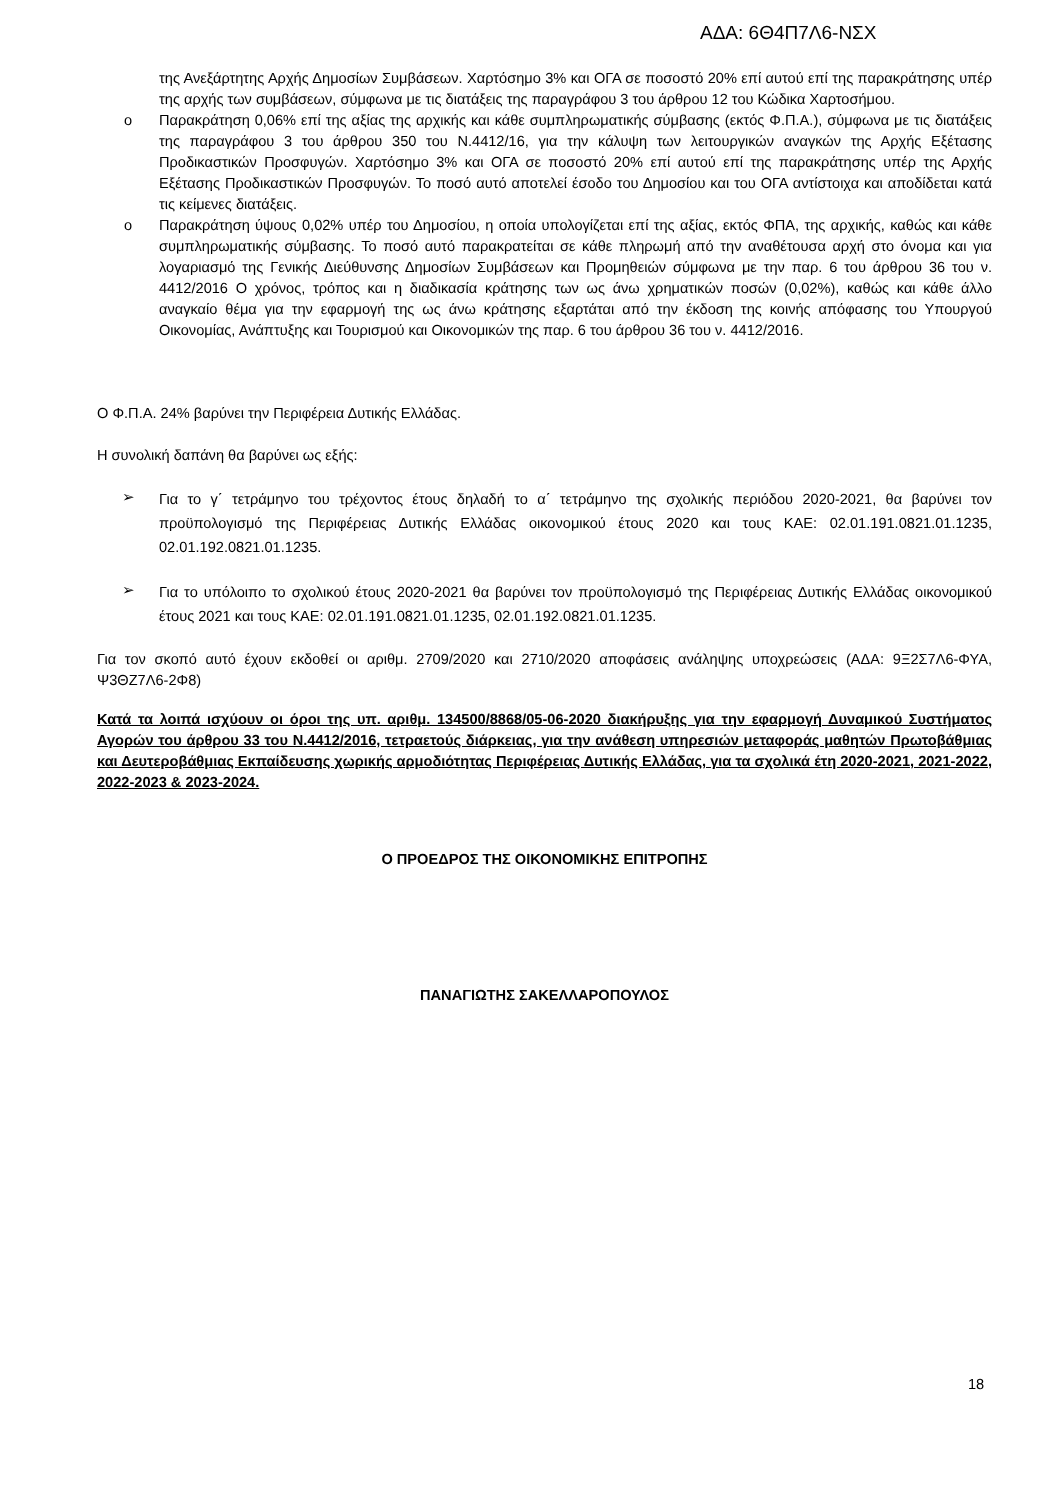ΑΔΑ: 6Θ4Π7Λ6-ΝΣΧ
της Ανεξάρτητης Αρχής Δημοσίων Συμβάσεων. Χαρτόσημο 3% και ΟΓΑ σε ποσοστό 20% επί αυτού επί της παρακράτησης υπέρ της αρχής των συμβάσεων, σύμφωνα με τις διατάξεις της παραγράφου 3 του άρθρου 12 του Κώδικα Χαρτοσήμου.
o Παρακράτηση 0,06% επί της αξίας της αρχικής και κάθε συμπληρωματικής σύμβασης (εκτός Φ.Π.Α.), σύμφωνα με τις διατάξεις της παραγράφου 3 του άρθρου 350 του Ν.4412/16, για την κάλυψη των λειτουργικών αναγκών της Αρχής Εξέτασης Προδικαστικών Προσφυγών. Χαρτόσημο 3% και ΟΓΑ σε ποσοστό 20% επί αυτού επί της παρακράτησης υπέρ της Αρχής Εξέτασης Προδικαστικών Προσφυγών. Το ποσό αυτό αποτελεί έσοδο του Δημοσίου και του ΟΓΑ αντίστοιχα και αποδίδεται κατά τις κείμενες διατάξεις.
o Παρακράτηση ύψους 0,02% υπέρ του Δημοσίου, η οποία υπολογίζεται επί της αξίας, εκτός ΦΠΑ, της αρχικής, καθώς και κάθε συμπληρωματικής σύμβασης. Το ποσό αυτό παρακρατείται σε κάθε πληρωμή από την αναθέτουσα αρχή στο όνομα και για λογαριασμό της Γενικής Διεύθυνσης Δημοσίων Συμβάσεων και Προμηθειών σύμφωνα με την παρ. 6 του άρθρου 36 του ν. 4412/2016 Ο χρόνος, τρόπος και η διαδικασία κράτησης των ως άνω χρηματικών ποσών (0,02%), καθώς και κάθε άλλο αναγκαίο θέμα για την εφαρμογή της ως άνω κράτησης εξαρτάται από την έκδοση της κοινής απόφασης του Υπουργού Οικονομίας, Ανάπτυξης και Τουρισμού και Οικονομικών της παρ. 6 του άρθρου 36 του ν. 4412/2016.
Ο Φ.Π.Α. 24% βαρύνει την Περιφέρεια Δυτικής Ελλάδας.
Η συνολική δαπάνη θα βαρύνει ως εξής:
➢
Για το γ΄ τετράμηνο του τρέχοντος έτους δηλαδή το α΄ τετράμηνο της σχολικής περιόδου 2020-2021, θα βαρύνει τον προϋπολογισμό της Περιφέρειας Δυτικής Ελλάδας οικονομικού έτους 2020 και τους ΚΑΕ: 02.01.191.0821.01.1235, 02.01.192.0821.01.1235.
➢
Για το υπόλοιπο το σχολικού έτους 2020-2021 θα βαρύνει τον προϋπολογισμό της Περιφέρειας Δυτικής Ελλάδας οικονομικού έτους 2021 και τους ΚΑΕ: 02.01.191.0821.01.1235, 02.01.192.0821.01.1235.
Για τον σκοπό αυτό έχουν εκδοθεί οι αριθμ. 2709/2020 και 2710/2020 αποφάσεις ανάληψης υποχρεώσεις (ΑΔΑ: 9Ξ2Σ7Λ6-ΦΥΑ, Ψ3ΘΖ7Λ6-2Φ8)
Κατά τα λοιπά ισχύουν οι όροι της υπ. αριθμ. 134500/8868/05-06-2020 διακήρυξης για την εφαρμογή Δυναμικού Συστήματος Αγορών του άρθρου 33 του Ν.4412/2016, τετραετούς διάρκειας, για την ανάθεση υπηρεσιών μεταφοράς μαθητών Πρωτοβάθμιας και Δευτεροβάθμιας Εκπαίδευσης χωρικής αρμοδιότητας Περιφέρειας Δυτικής Ελλάδας, για τα σχολικά έτη 2020-2021, 2021-2022, 2022-2023 & 2023-2024.
Ο ΠΡΟΕΔΡΟΣ ΤΗΣ ΟΙΚΟΝΟΜΙΚΗΣ ΕΠΙΤΡΟΠΗΣ
ΠΑΝΑΓΙΩΤΗΣ ΣΑΚΕΛΛΑΡΟΠΟΥΛΟΣ
18